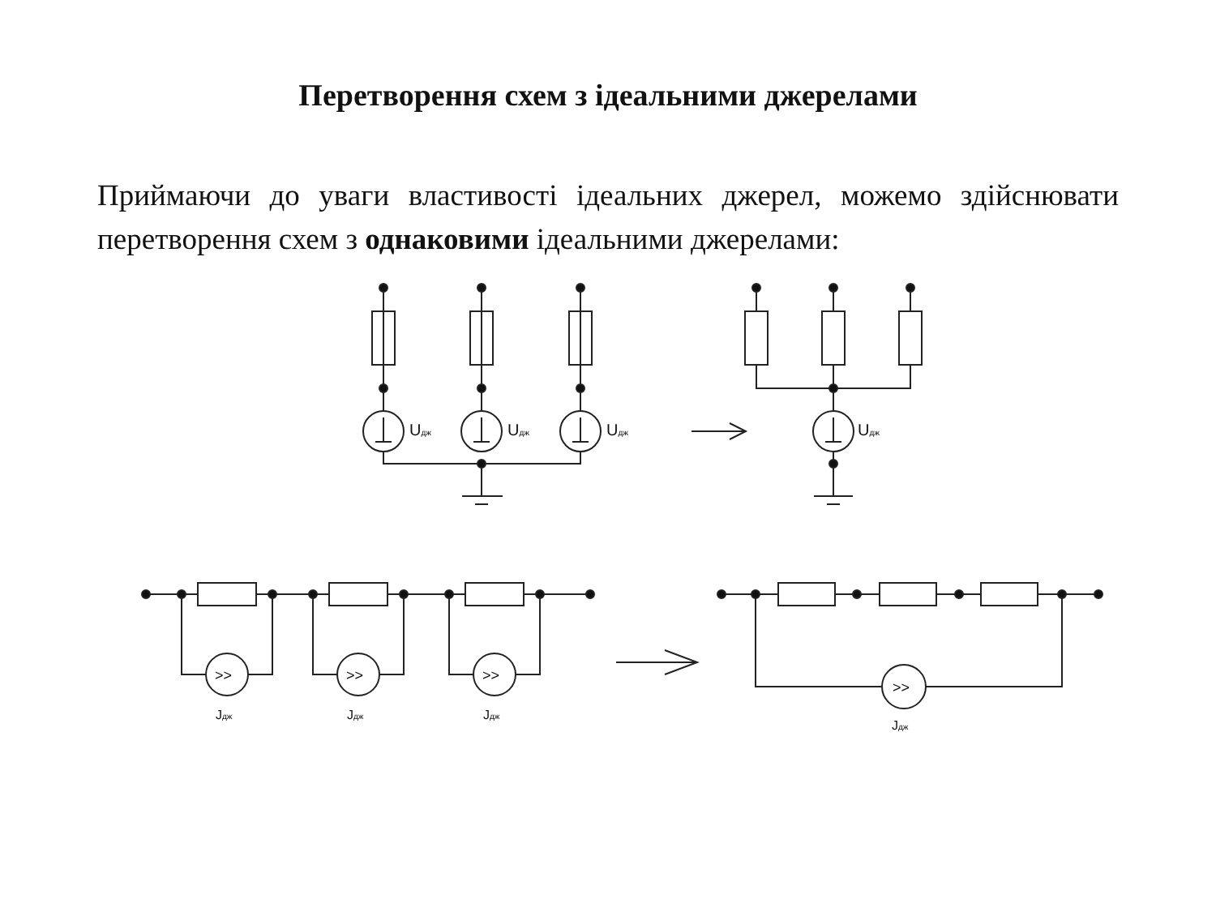Перетворення схем з ідеальними джерелами
Приймаючи до уваги властивості ідеальних джерел, можемо здійснювати перетворення схем з однаковими ідеальними джерелами:
Uдж
Uдж
Uдж
Uдж
>>
Jдж
>>
Jдж